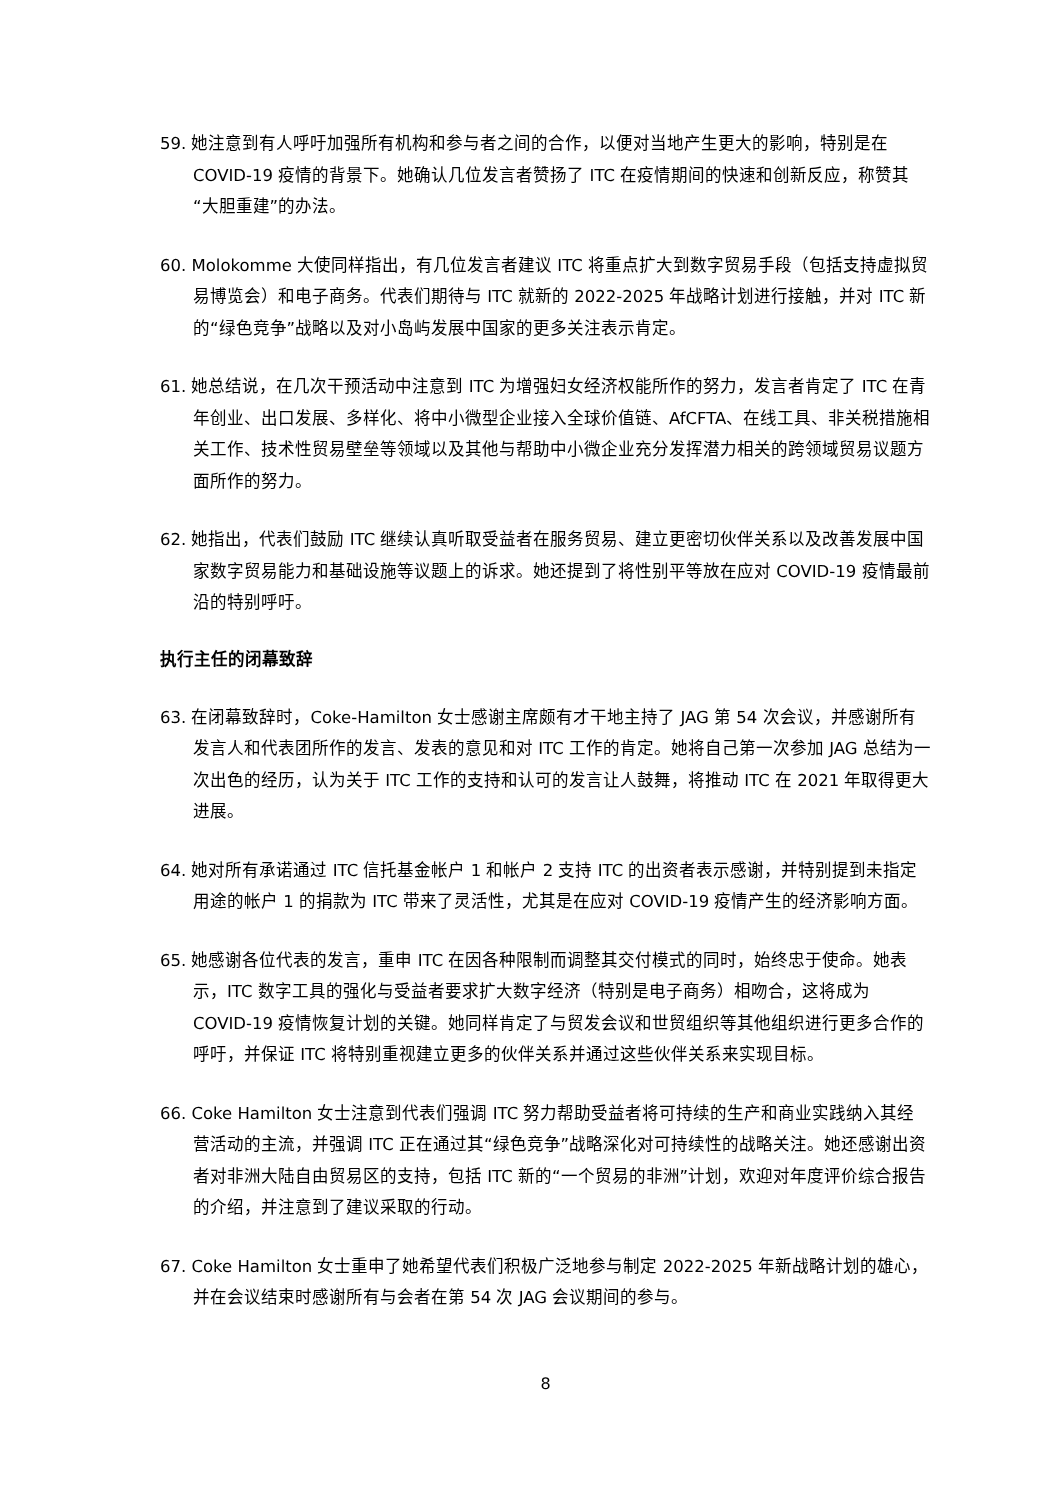59. 她注意到有人呼吁加强所有机构和参与者之间的合作，以便对当地产生更大的影响，特别是在 COVID-19 疫情的背景下。她确认几位发言者赞扬了 ITC 在疫情期间的快速和创新反应，称赞其“大胆重建”的办法。
60. Molokomme 大使同样指出，有几位发言者建议 ITC 将重点扩大到数字贸易手段（包括支持虚拟贸易博览会）和电子商务。代表们期待与 ITC 就新的 2022-2025 年战略计划进行接触，并对 ITC 新的“绿色竞争”战略以及对小岛屿发展中国家的更多关注表示肯定。
61. 她总结说，在几次干预活动中注意到 ITC 为增强妇女经济权能所作的努力，发言者肯定了 ITC 在青年创业、出口发展、多样化、将中小微型企业接入全球价值链、AfCFTA、在线工具、非关税措施相关工作、技术性贸易壁垒等领域以及其他与帮助中小微企业充分发挥潜力相关的跨领域贸易议题方面所作的努力。
62. 她指出，代表们鼓励 ITC 继续认真听取受益者在服务贸易、建立更密切伙伴关系以及改善发展中国家数字贸易能力和基础设施等议题上的诉求。她还提到了将性别平等放在应对 COVID-19 疫情最前沿的特别呼吁。
执行主任的闭幕致辞
63. 在闭幕致辞时，Coke-Hamilton 女士感谢主席颇有才干地主持了 JAG 第 54 次会议，并感谢所有发言人和代表团所作的发言、发表的意见和对 ITC 工作的肯定。她将自己第一次参加 JAG 总结为一次出色的经历，认为关于 ITC 工作的支持和认可的发言让人鼓舞，将推动 ITC 在 2021 年取得更大进展。
64. 她对所有承诺通过 ITC 信托基金帐户 1 和帐户 2 支持 ITC 的出资者表示感谢，并特别提到未指定用途的帐户 1 的捐款为 ITC 带来了灵活性，尤其是在应对 COVID-19 疫情产生的经济影响方面。
65. 她感谢各位代表的发言，重申 ITC 在因各种限制而调整其交付模式的同时，始终忠于使命。她表示，ITC 数字工具的强化与受益者要求扩大数字经济（特别是电子商务）相吻合，这将成为 COVID-19 疫情恢复计划的关键。她同样肯定了与贸发会议和世贸组织等其他组织进行更多合作的呼吁，并保证 ITC 将特别重视建立更多的伙伴关系并通过这些伙伴关系来实现目标。
66. Coke Hamilton 女士注意到代表们强调 ITC 努力帮助受益者将可持续的生产和商业实践纳入其经营活动的主流，并强调 ITC 正在通过其“绿色竞争”战略深化对可持续性的战略关注。她还感谢出资者对非洲大陆自由贸易区的支持，包括 ITC 新的“一个贸易的非洲”计划，欢迎对年度评价综合报告的介绍，并注意到了建议采取的行动。
67. Coke Hamilton 女士重申了她希望代表们积极广泛地参与制定 2022-2025 年新战略计划的雄心，并在会议结束时感谢所有与会者在第 54 次 JAG 会议期间的参与。
8